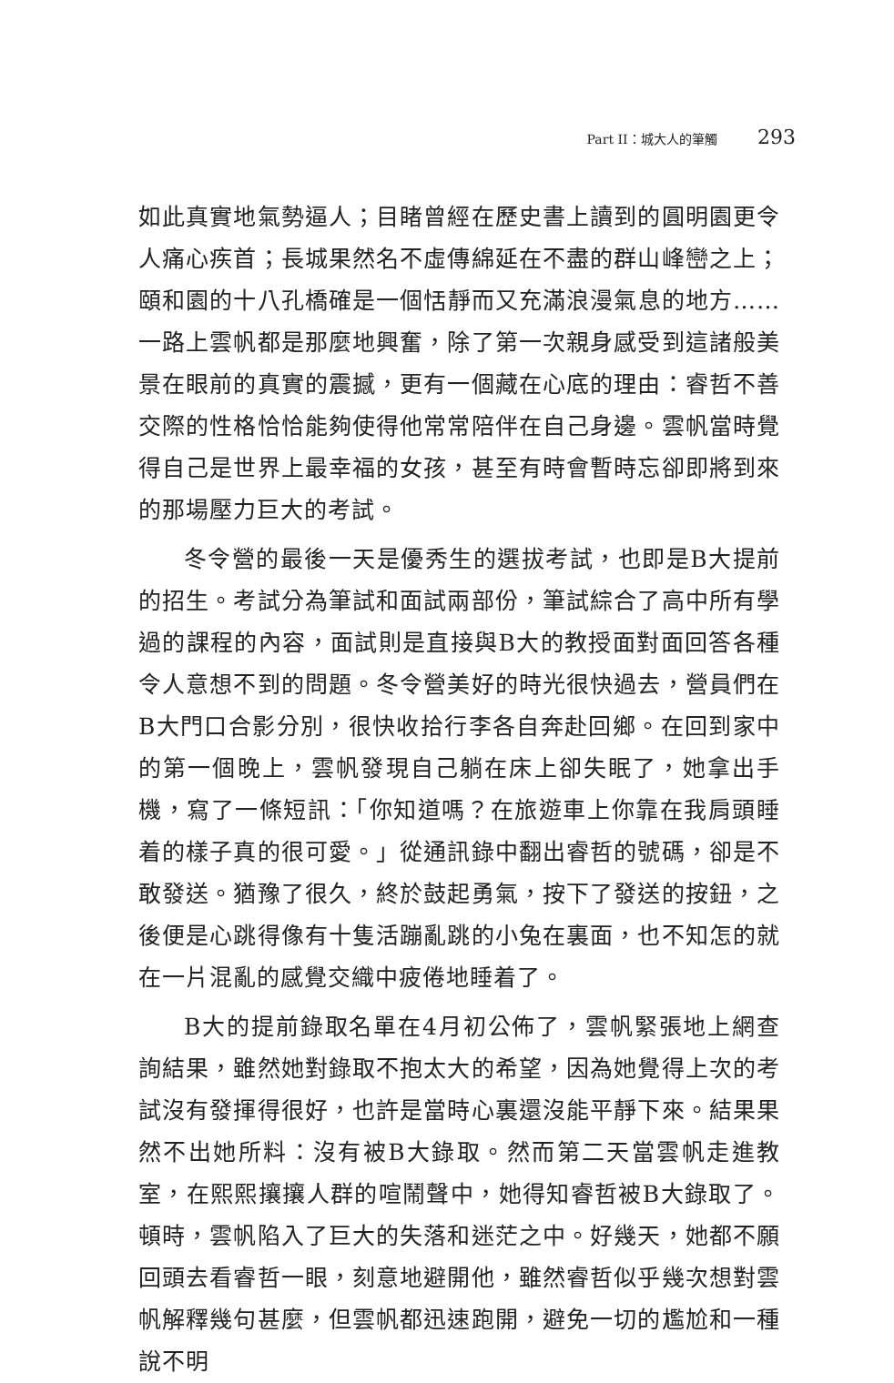Part II：城大人的筆觸 293
如此真實地氣勢逼人；目睹曾經在歷史書上讀到的圓明園更令人痛心疾首；長城果然名不虛傳綿延在不盡的群山峰巒之上；頤和園的十八孔橋確是一個恬靜而又充滿浪漫氣息的地方……一路上雲帆都是那麼地興奮，除了第一次親身感受到這諸般美景在眼前的真實的震撼，更有一個藏在心底的理由：睿哲不善交際的性格恰恰能夠使得他常常陪伴在自己身邊。雲帆當時覺得自己是世界上最幸福的女孩，甚至有時會暫時忘卻即將到來的那場壓力巨大的考試。
冬令營的最後一天是優秀生的選拔考試，也即是B大提前的招生。考試分為筆試和面試兩部份，筆試綜合了高中所有學過的課程的內容，面試則是直接與B大的教授面對面回答各種令人意想不到的問題。冬令營美好的時光很快過去，營員們在B大門口合影分別，很快收拾行李各自奔赴回鄉。在回到家中的第一個晚上，雲帆發現自己躺在床上卻失眠了，她拿出手機，寫了一條短訊：「你知道嗎？在旅遊車上你靠在我肩頭睡着的樣子真的很可愛。」從通訊錄中翻出睿哲的號碼，卻是不敢發送。猶豫了很久，終於鼓起勇氣，按下了發送的按鈕，之後便是心跳得像有十隻活蹦亂跳的小兔在裏面，也不知怎的就在一片混亂的感覺交織中疲倦地睡着了。
B大的提前錄取名單在4月初公佈了，雲帆緊張地上網查詢結果，雖然她對錄取不抱太大的希望，因為她覺得上次的考試沒有發揮得很好，也許是當時心裏還沒能平靜下來。結果果然不出她所料：沒有被B大錄取。然而第二天當雲帆走進教室，在熙熙攘攘人群的喧鬧聲中，她得知睿哲被B大錄取了。頓時，雲帆陷入了巨大的失落和迷茫之中。好幾天，她都不願回頭去看睿哲一眼，刻意地避開他，雖然睿哲似乎幾次想對雲帆解釋幾句甚麼，但雲帆都迅速跑開，避免一切的尷尬和一種說不明